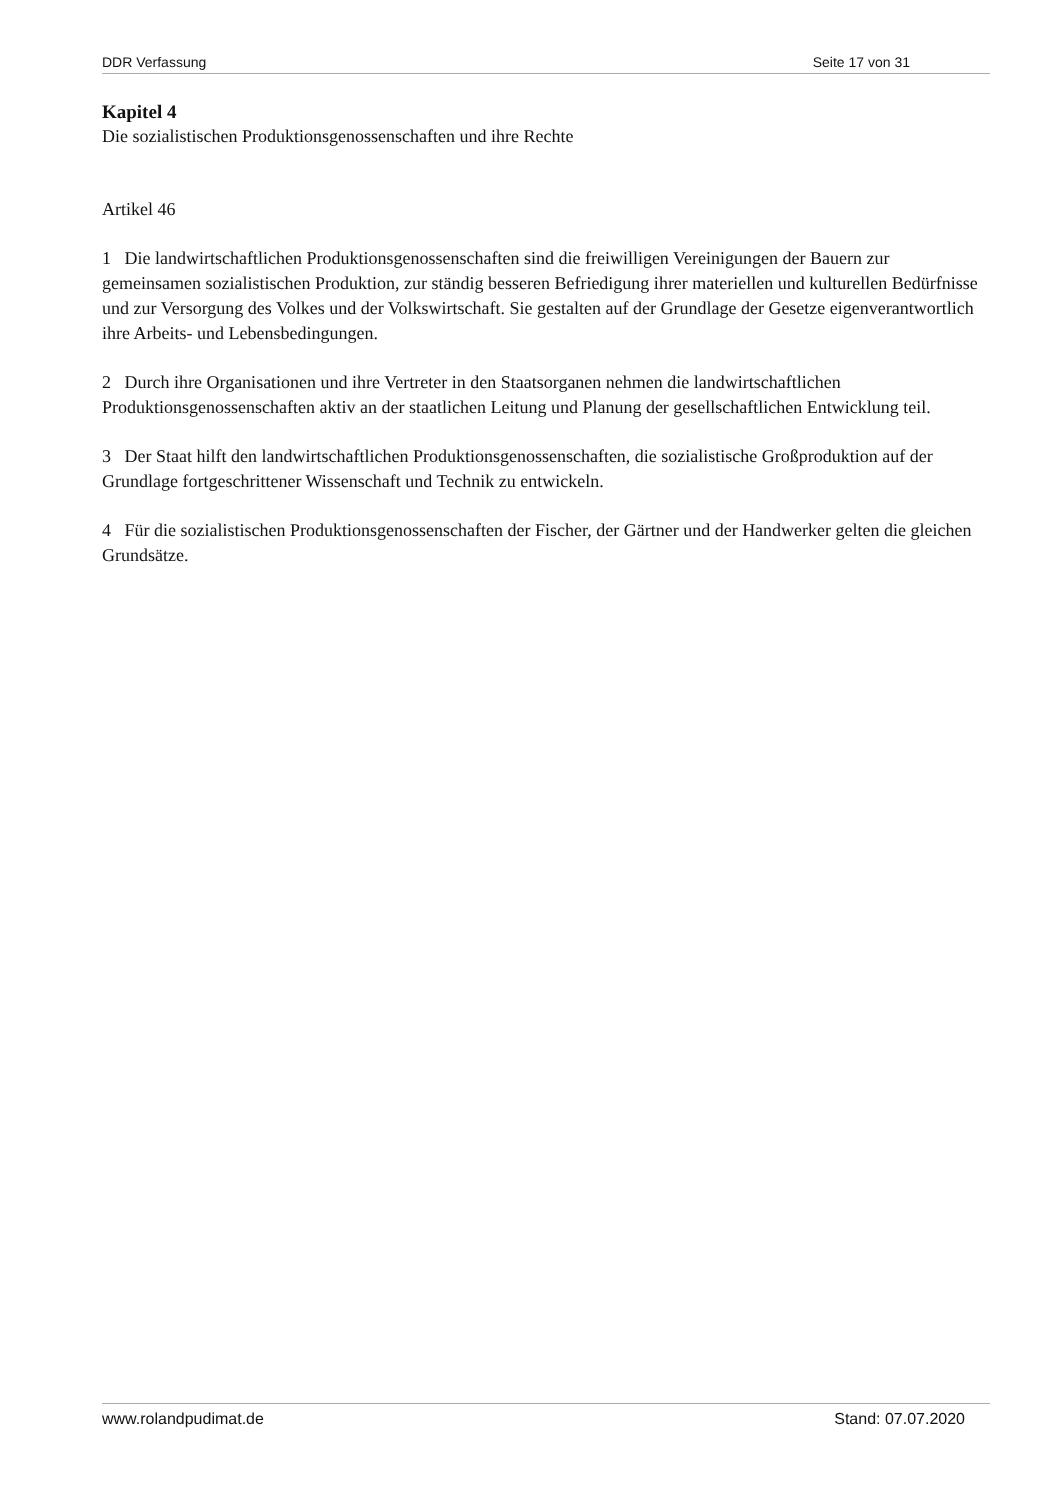DDR Verfassung Seite 17 von 31
Kapitel 4
Die sozialistischen Produktionsgenossenschaften und ihre Rechte
Artikel 46
1 Die landwirtschaftlichen Produktionsgenossenschaften sind die freiwilligen Vereinigungen der Bauern zur gemeinsamen sozialistischen Produktion, zur ständig besseren Befriedigung ihrer materiellen und kulturellen Bedürfnisse und zur Versorgung des Volkes und der Volkswirtschaft. Sie gestalten auf der Grundlage der Gesetze eigenverantwortlich ihre Arbeits- und Lebensbedingungen.
2 Durch ihre Organisationen und ihre Vertreter in den Staatsorganen nehmen die landwirtschaftlichen Produktionsgenossenschaften aktiv an der staatlichen Leitung und Planung der gesellschaftlichen Entwicklung teil.
3 Der Staat hilft den landwirtschaftlichen Produktionsgenossenschaften, die sozialistische Großproduktion auf der Grundlage fortgeschrittener Wissenschaft und Technik zu entwickeln.
4 Für die sozialistischen Produktionsgenossenschaften der Fischer, der Gärtner und der Handwerker gelten die gleichen Grundsätze.
www.rolandpudimat.de Stand: 07.07.2020